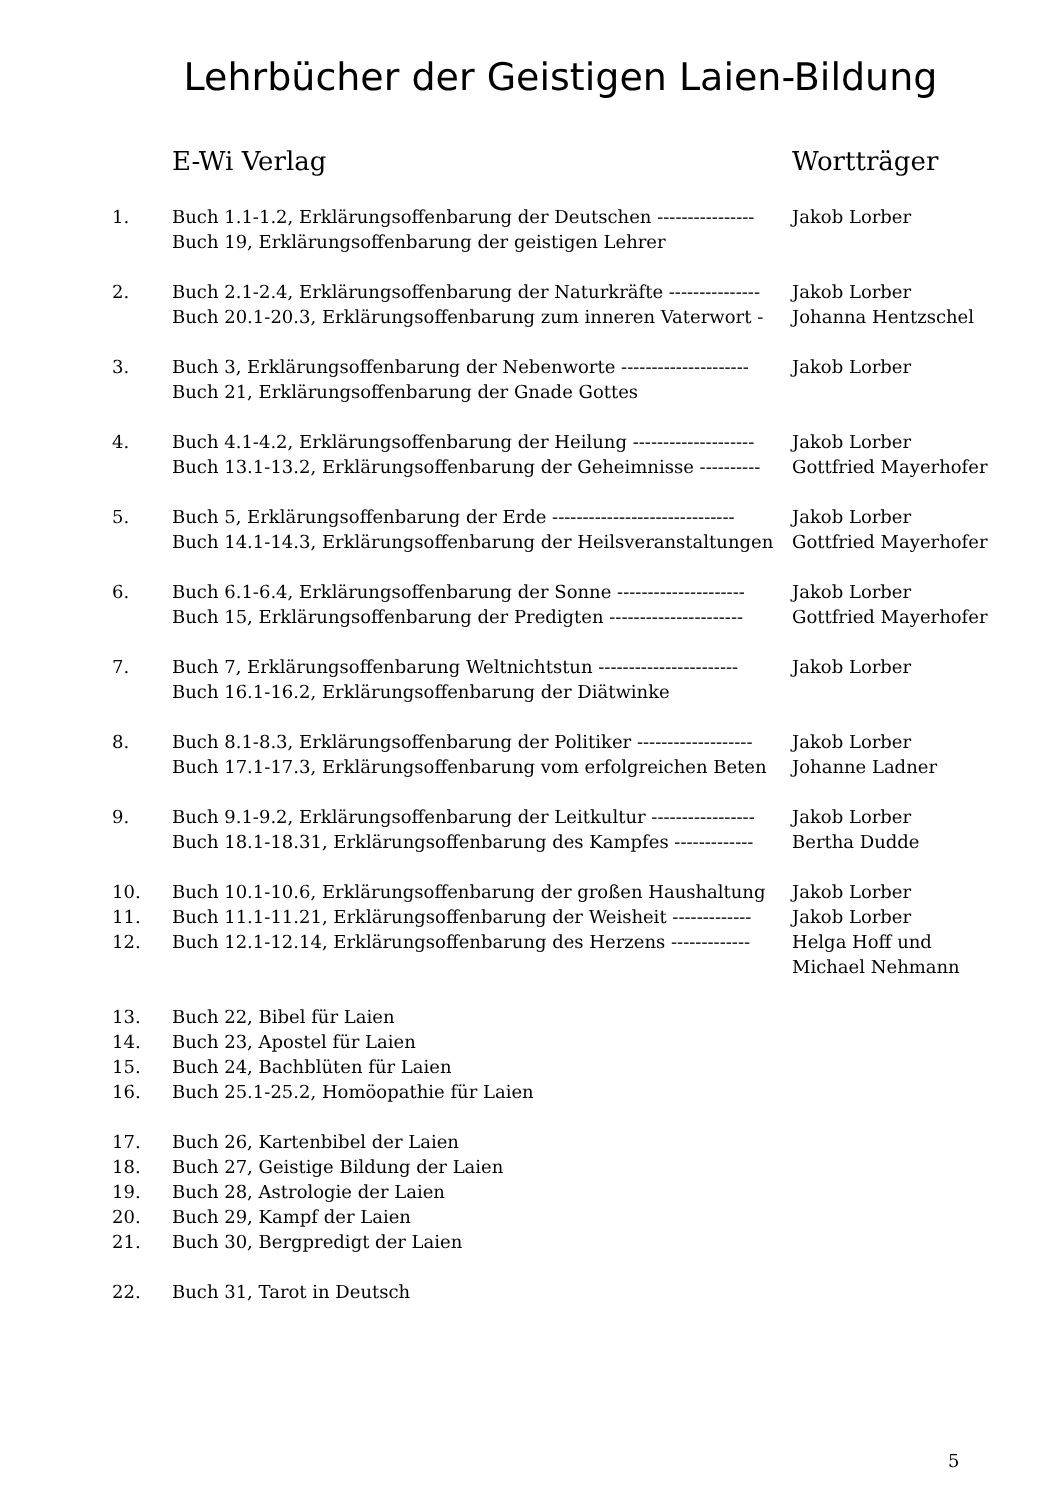Lehrbücher der Geistigen Laien-Bildung
| | E-Wi Verlag | Wortträger |
| --- | --- | --- |
| 1. | Buch 1.1-1.2, Erklärungsoffenbarung der Deutschen ---------------- | Jakob Lorber |
| | Buch 19, Erklärungsoffenbarung der geistigen Lehrer | |
| 2. | Buch 2.1-2.4, Erklärungsoffenbarung der Naturkräfte --------------- | Jakob Lorber |
| | Buch 20.1-20.3, Erklärungsoffenbarung zum inneren Vaterwort - | Johanna Hentzschel |
| 3. | Buch 3, Erklärungsoffenbarung der Nebenworte --------------------- | Jakob Lorber |
| | Buch 21, Erklärungsoffenbarung der Gnade Gottes | |
| 4. | Buch 4.1-4.2, Erklärungsoffenbarung der Heilung -------------------- | Jakob Lorber |
| | Buch 13.1-13.2, Erklärungsoffenbarung der Geheimnisse ---------- | Gottfried Mayerhofer |
| 5. | Buch 5, Erklärungsoffenbarung der Erde ------------------------------ | Jakob Lorber |
| | Buch 14.1-14.3, Erklärungsoffenbarung der Heilsveranstaltungen | Gottfried Mayerhofer |
| 6. | Buch 6.1-6.4, Erklärungsoffenbarung der Sonne --------------------- | Jakob Lorber |
| | Buch 15, Erklärungsoffenbarung der Predigten ---------------------- | Gottfried Mayerhofer |
| 7. | Buch 7, Erklärungsoffenbarung Weltnichtstun ----------------------- | Jakob Lorber |
| | Buch 16.1-16.2, Erklärungsoffenbarung der Diätwinke | |
| 8. | Buch 8.1-8.3, Erklärungsoffenbarung der Politiker ------------------- | Jakob Lorber |
| | Buch 17.1-17.3, Erklärungsoffenbarung vom erfolgreichen Beten | Johanne Ladner |
| 9. | Buch 9.1-9.2, Erklärungsoffenbarung der Leitkultur ----------------- | Jakob Lorber |
| | Buch 18.1-18.31, Erklärungsoffenbarung des Kampfes ------------- | Bertha Dudde |
| 10. | Buch 10.1-10.6, Erklärungsoffenbarung der großen Haushaltung | Jakob Lorber |
| 11. | Buch 11.1-11.21, Erklärungsoffenbarung der Weisheit ------------- | Jakob Lorber |
| 12. | Buch 12.1-12.14, Erklärungsoffenbarung des Herzens ------------- | Helga Hoff und Michael Nehmann |
| 13. | Buch 22, Bibel für Laien | |
| 14. | Buch 23, Apostel für Laien | |
| 15. | Buch 24, Bachblüten für Laien | |
| 16. | Buch 25.1-25.2, Homöopathie für Laien | |
| 17. | Buch 26, Kartenbibel der Laien | |
| 18. | Buch 27, Geistige Bildung der Laien | |
| 19. | Buch 28, Astrologie der Laien | |
| 20. | Buch 29, Kampf der Laien | |
| 21. | Buch 30, Bergpredigt der Laien | |
| 22. | Buch 31, Tarot in Deutsch | |
5